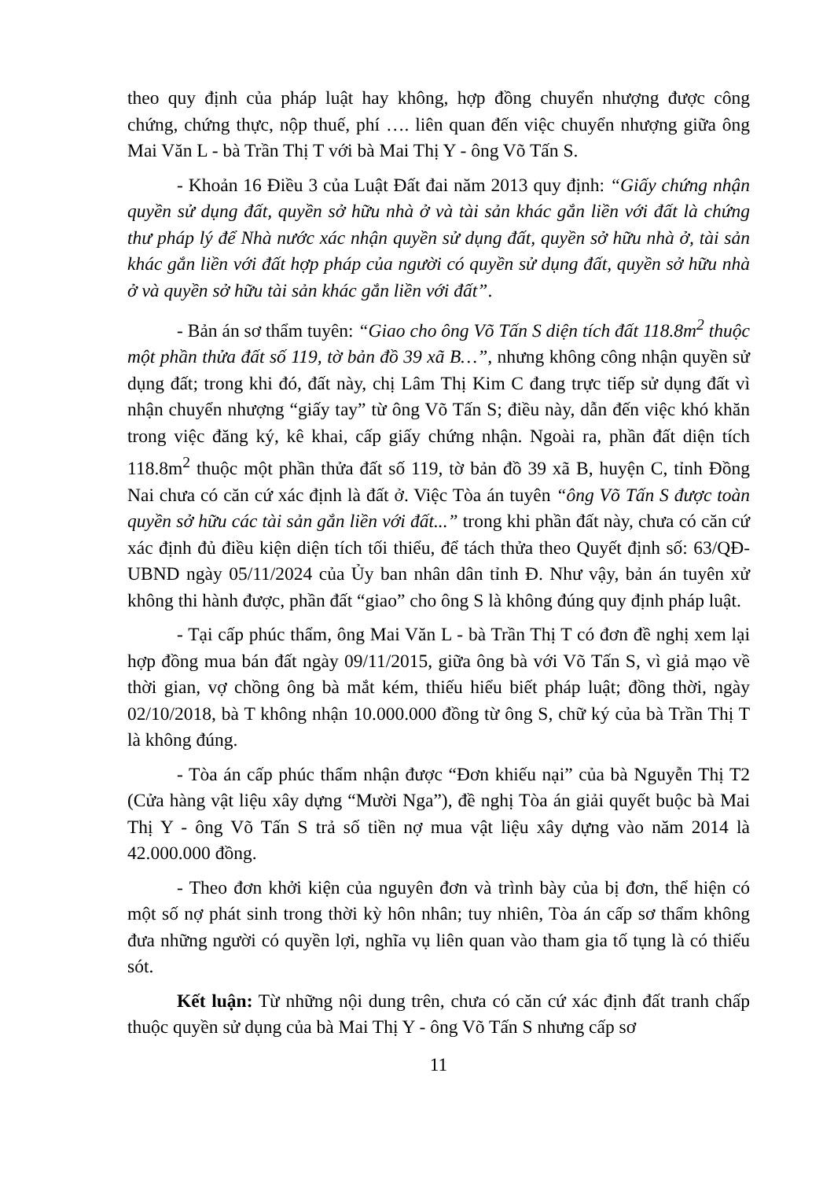theo quy định của pháp luật hay không, hợp đồng chuyển nhượng được công chứng, chứng thực, nộp thuế, phí …. liên quan đến việc chuyển nhượng giữa ông Mai Văn L - bà Trần Thị T với bà Mai Thị Y - ông Võ Tấn S.
- Khoản 16 Điều 3 của Luật Đất đai năm 2013 quy định: “Giấy chứng nhận quyền sử dụng đất, quyền sở hữu nhà ở và tài sản khác gắn liền với đất là chứng thư pháp lý để Nhà nước xác nhận quyền sử dụng đất, quyền sở hữu nhà ở, tài sản khác gắn liền với đất hợp pháp của người có quyền sử dụng đất, quyền sở hữu nhà ở và quyền sở hữu tài sản khác gắn liền với đất”.
- Bản án sơ thẩm tuyên: “Giao cho ông Võ Tấn S diện tích đất 118.8m<sup>2</sup> thuộc một phần thửa đất số 119, tờ bản đồ 39 xã B…”, nhưng không công nhận quyền sử dụng đất; trong khi đó, đất này, chị Lâm Thị Kim C đang trực tiếp sử dụng đất vì nhận chuyển nhượng “giấy tay” từ ông Võ Tấn S; điều này, dẫn đến việc khó khăn trong việc đăng ký, kê khai, cấp giấy chứng nhận. Ngoài ra, phần đất diện tích 118.8m<sup>2</sup> thuộc một phần thửa đất số 119, tờ bản đồ 39 xã B, huyện C, tỉnh Đồng Nai chưa có căn cứ xác định là đất ở. Việc Tòa án tuyên “ông Võ Tấn S được toàn quyền sở hữu các tài sản gắn liền với đất...” trong khi phần đất này, chưa có căn cứ xác định đủ điều kiện diện tích tối thiểu, để tách thửa theo Quyết định số: 63/QĐ-UBND ngày 05/11/2024 của Ủy ban nhân dân tỉnh Đ. Như vậy, bản án tuyên xử không thi hành được, phần đất “giao” cho ông S là không đúng quy định pháp luật.
- Tại cấp phúc thẩm, ông Mai Văn L - bà Trần Thị T có đơn đề nghị xem lại hợp đồng mua bán đất ngày 09/11/2015, giữa ông bà với Võ Tấn S, vì giả mạo về thời gian, vợ chồng ông bà mắt kém, thiếu hiểu biết pháp luật; đồng thời, ngày 02/10/2018, bà T không nhận 10.000.000 đồng từ ông S, chữ ký của bà Trần Thị T là không đúng.
- Tòa án cấp phúc thẩm nhận được “Đơn khiếu nại” của bà Nguyễn Thị T2 (Cửa hàng vật liệu xây dựng “Mười Nga”), đề nghị Tòa án giải quyết buộc bà Mai Thị Y - ông Võ Tấn S trả số tiền nợ mua vật liệu xây dựng vào năm 2014 là 42.000.000 đồng.
- Theo đơn khởi kiện của nguyên đơn và trình bày của bị đơn, thể hiện có một số nợ phát sinh trong thời kỳ hôn nhân; tuy nhiên, Tòa án cấp sơ thẩm không đưa những người có quyền lợi, nghĩa vụ liên quan vào tham gia tố tụng là có thiếu sót.
Kết luận: Từ những nội dung trên, chưa có căn cứ xác định đất tranh chấp thuộc quyền sử dụng của bà Mai Thị Y - ông Võ Tấn S nhưng cấp sơ
11